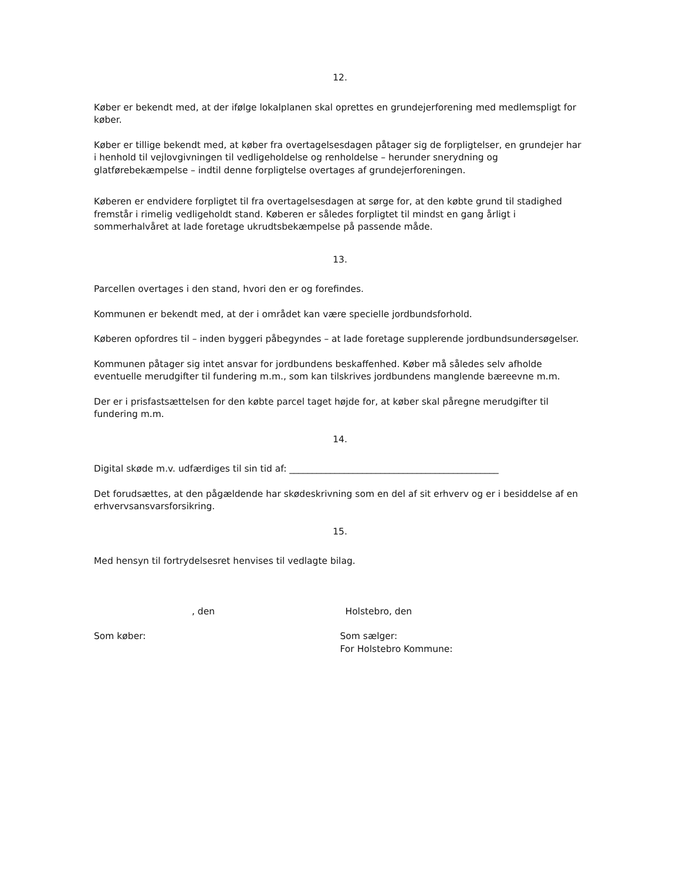12.
Køber er bekendt med, at der ifølge lokalplanen skal oprettes en grundejerforening med medlemspligt for køber.
Køber er tillige bekendt med, at køber fra overtagelsesdagen påtager sig de forpligtelser, en grundejer har i henhold til vejlovgivningen til vedligeholdelse og renholdelse – herunder snerydning og glatførebekæmpelse – indtil denne forpligtelse overtages af grundejerforeningen.
Køberen er endvidere forpligtet til fra overtagelsesdagen at sørge for, at den købte grund til stadighed fremstår i rimelig vedligeholdt stand. Køberen er således forpligtet til mindst en gang årligt i sommerhalvåret at lade foretage ukrudtsbekæmpelse på passende måde.
13.
Parcellen overtages i den stand, hvori den er og forefindes.
Kommunen er bekendt med, at der i området kan være specielle jordbundsforhold.
Køberen opfordres til – inden byggeri påbegyndes – at lade foretage supplerende jordbundsundersøgelser.
Kommunen påtager sig intet ansvar for jordbundens beskaffenhed. Køber må således selv afholde eventuelle merudgifter til fundering m.m., som kan tilskrives jordbundens manglende bæreevne m.m.
Der er i prisfastsættelsen for den købte parcel taget højde for, at køber skal påregne merudgifter til fundering m.m.
14.
Digital skøde m.v. udfærdiges til sin tid af: ______________________________________________
Det forudsættes, at den pågældende har skødeskrivning som en del af sit erhverv og er i besiddelse af en erhvervsansvarsforsikring.
15.
Med hensyn til fortrydelsesret henvises til vedlagte bilag.
, den Holstebro, den
Som køber: Som sælger:
For Holstebro Kommune: